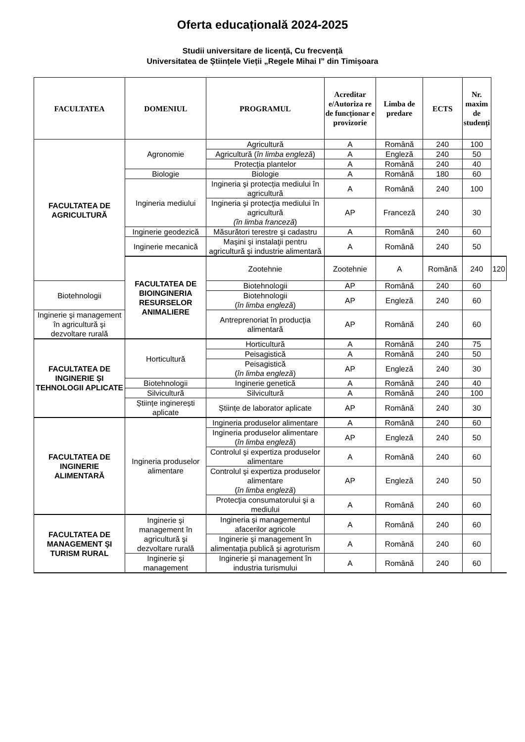Oferta educațională 2024-2025
Studii universitare de licență, Cu frecvență
Universitatea de Științele Vieții „Regele Mihai I” din Timișoara
| FACULTATEA | DOMENIUL | PROGRAMUL | Acreditar e/Autoriza re de funcționar e provizorie | Limba de predare | ECTS | Nr. maxim de studenți | |
| --- | --- | --- | --- | --- | --- | --- | --- |
| FACULTATEA DE AGRICULTURĂ | Agronomie | Agricultură | A | Română | 240 | 100 | |
| | | Agricultură ( în limba engleză ) | A | Engleză | 240 | 50 | |
| | | Protecţia plantelor | A | Română | 240 | 40 | |
| | Biologie | Biologie | A | Română | 180 | 60 | |
| | Ingineria mediului | Ingineria şi protecția mediului în agricultură | A | Română | 240 | 100 | |
| | | Ingineria şi protecţia mediului în agricultură (în limba franceză ) | AP | Franceză | 240 | 30 | |
| | Inginerie geodezică | Măsurători terestre şi cadastru | A | Română | 240 | 60 | |
| | Inginerie mecanică | Maşini şi instalaţii pentru agricultură şi industrie alimentară | A | Română | 240 | 50 | |
| | FACULTATEA DE BIOINGINERIA RESURSELOR ANIMALIERE | Zootehnie | Zootehnie | A | Română | 240 | 120 |
| Biotehnologii | | Biotehnologii | AP | Română | 240 | 60 | |
| | | Biotehnologii ( în limba engleză ) | AP | Engleză | 240 | 60 | |
| Inginerie şi management în agricultură şi dezvoltare rurală | | Antreprenoriat în producția alimentară | AP | Română | 240 | 60 | |
| FACULTATEA DE INGINERIE ȘI TEHNOLOGII APLICATE | Horticultură | Horticultură | A | Română | 240 | 75 | |
| | | Peisagistică | A | Română | 240 | 50 | |
| | | Peisagistică ( în limba engleză ) | AP | Engleză | 240 | 30 | |
| | Biotehnologii | Inginerie genetică | A | Română | 240 | 40 | |
| | Silvicultură | Silvicultură | A | Română | 240 | 100 | |
| | Științe inginerești aplicate | Științe de laborator aplicate | AP | Română | 240 | 30 | |
| FACULTATEA DE INGINERIE ALIMENTARĂ | Ingineria produselor alimentare | Ingineria produselor alimentare | A | Română | 240 | 60 | |
| | | Ingineria produselor alimentare ( în limba engleză ) | AP | Engleză | 240 | 50 | |
| | | Controlul şi expertiza produselor alimentare | A | Română | 240 | 60 | |
| | | Controlul şi expertiza produselor alimentare ( în limba engleză ) | AP | Engleză | 240 | 50 | |
| | | Protecţia consumatorului şi a mediului | A | Română | 240 | 60 | |
| FACULTATEA DE MANAGEMENT ŞI TURISM RURAL | Inginerie şi management în agricultură şi dezvoltare rurală | Ingineria și managementul afacerilor agricole | A | Română | 240 | 60 | |
| | | Inginerie şi management în alimentaţia publică şi agroturism | A | Română | 240 | 60 | |
| | Inginerie şi management | Inginerie şi management în industria turismului | A | Română | 240 | 60 | |